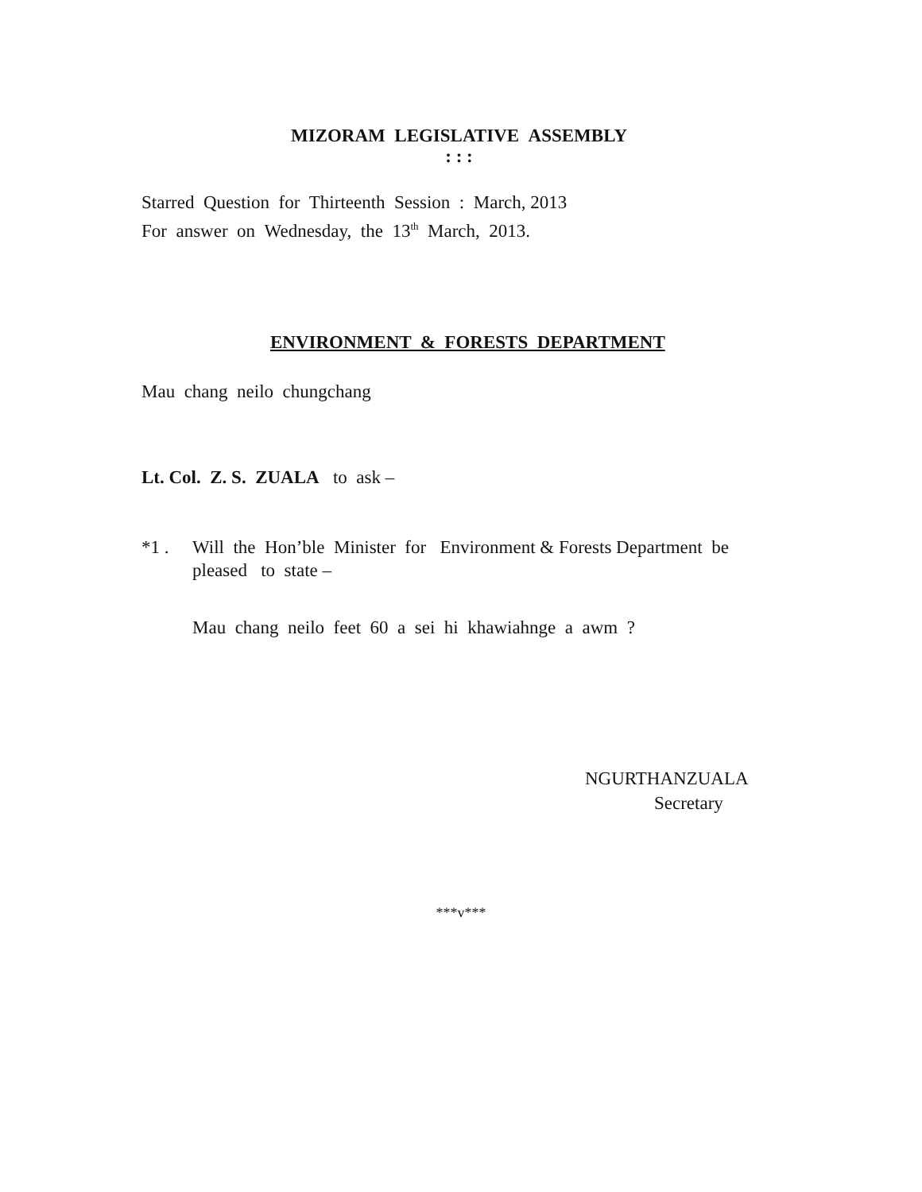MIZORAM LEGISLATIVE ASSEMBLY
: : :
Starred Question for Thirteenth Session : March, 2013
For answer on Wednesday, the 13<sup>th</sup> March, 2013.
ENVIRONMENT & FORESTS DEPARTMENT
Mau chang neilo chungchang
Lt. Col. Z. S. ZUALA to ask –
*1 . Will the Hon’ble Minister for Environment & Forests Department be pleased to state –
Mau chang neilo feet 60 a sei hi khawiahnge a awm ?
NGURTHANZUALA
Secretary
***v***